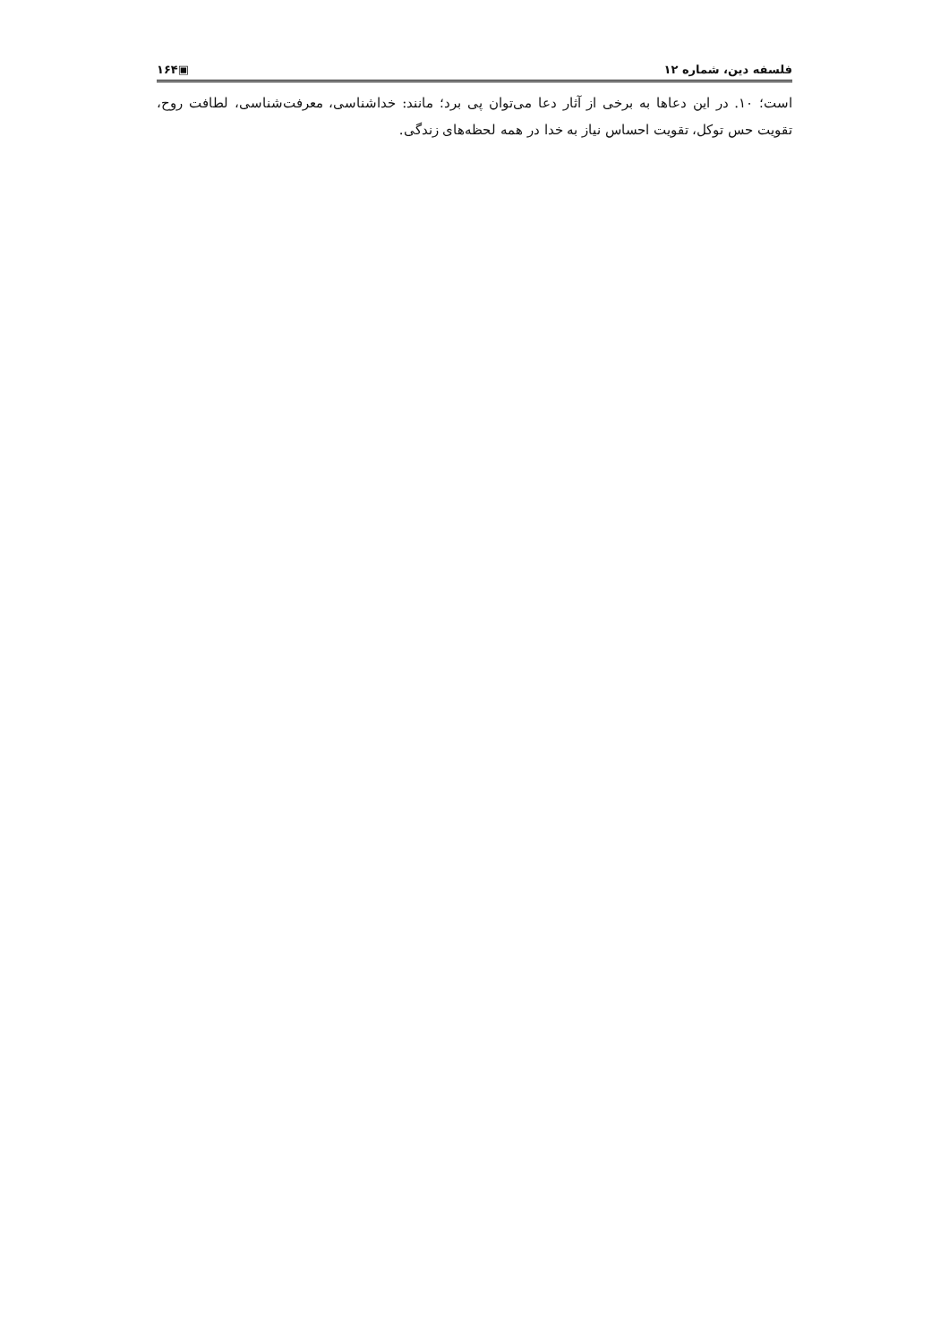فلسفه دین، شماره ۱۲ ▣۱۶۴
است؛ ۱۰. در این دعاها به برخی از آثار دعا می‌توان پی برد؛ مانند: خداشناسی، معرفت‌شناسی، لطافت روح، تقویت حس توکل، تقویت احساس نیاز به خدا در همه لحظه‌های زندگی.